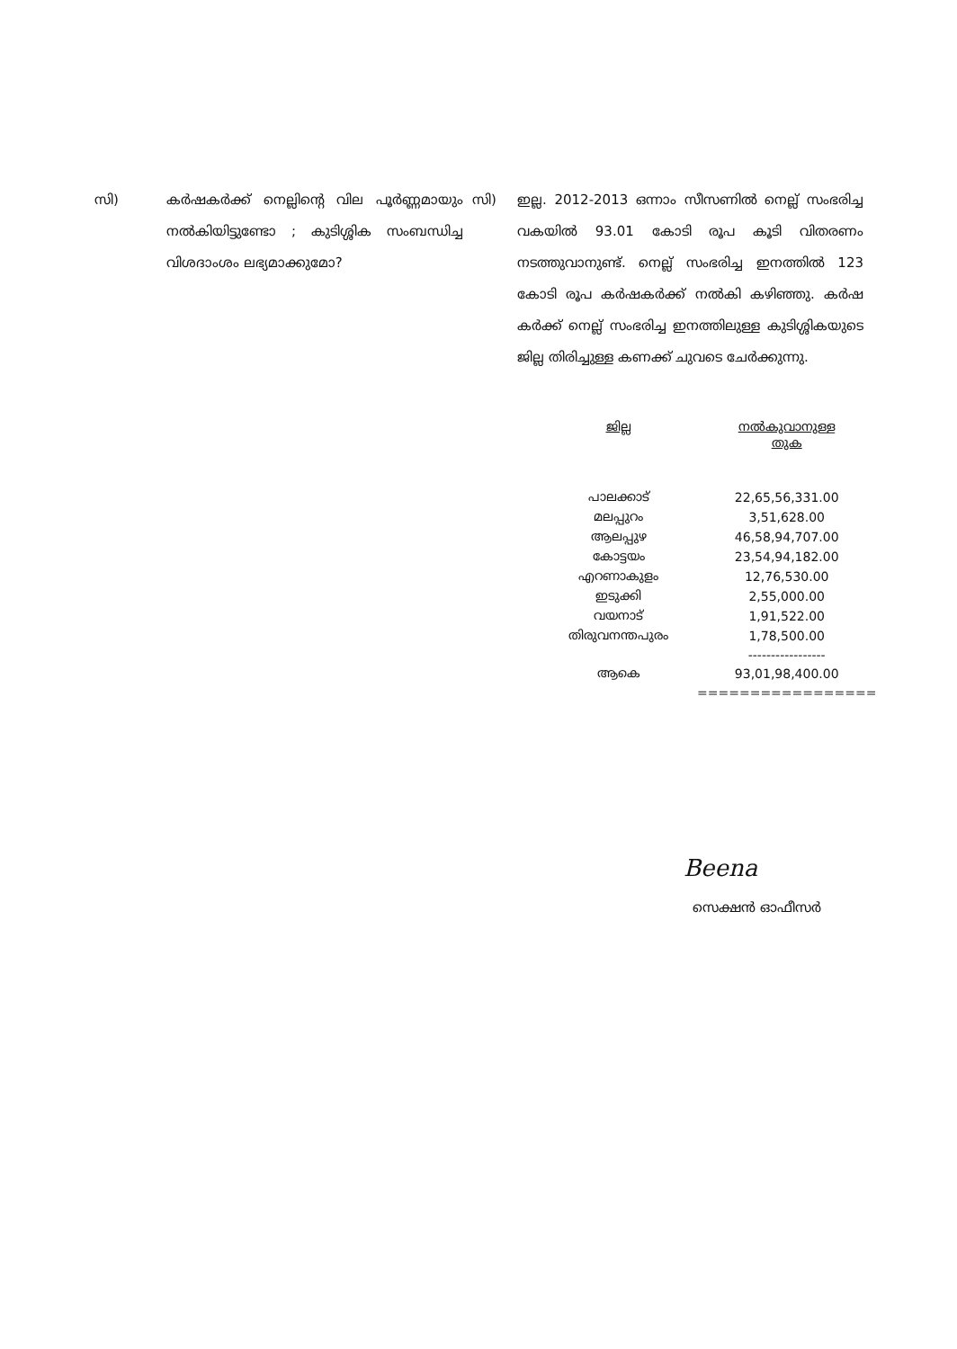സി) കർഷകർക്ക് നെല്ലിന്റെ വില പൂർണ്ണമായും നൽകിയിട്ടുണ്ടോ ; കുടിശ്ശിക സംബന്ധിച്ച വിശദാംശം ലഭ്യമാക്കുമോ?
സി) ഇല്ല. 2012-2013 ഒന്നാം സീസണിൽ നെല്ല് സംഭരിച്ച വകയിൽ 93.01 കോടി രൂപ കൂടി വിതരണം നടത്തുവാനുണ്ട്. നെല്ല് സംഭരിച്ച ഇനത്തിൽ 123 കോടി രൂപ കർഷകർക്ക് നൽകി കഴിഞ്ഞു. കർഷ കർക്ക് നെല്ല് സംഭരിച്ച ഇനത്തിലുള്ള കുടിശ്ശികയുടെ ജില്ല തിരിച്ചുള്ള കണക്ക് ചുവടെ ചേർക്കുന്നു.
| ജില്ല | നൽകുവാനുള്ള തുക |
| --- | --- |
| പാലക്കാട് | 22,65,56,331.00 |
| മലപ്പുറം | 3,51,628.00 |
| ആലപ്പുഴ | 46,58,94,707.00 |
| കോട്ടയം | 23,54,94,182.00 |
| എറണാകുളം | 12,76,530.00 |
| ഇടുക്കി | 2,55,000.00 |
| വയനാട് | 1,91,522.00 |
| തിരുവനന്തപുരം | 1,78,500.00 |
| | ----------------- |
| ആകെ | 93,01,98,400.00 |
| | ================= |
Beena
സെക്ഷൻ ഓഫീസർ